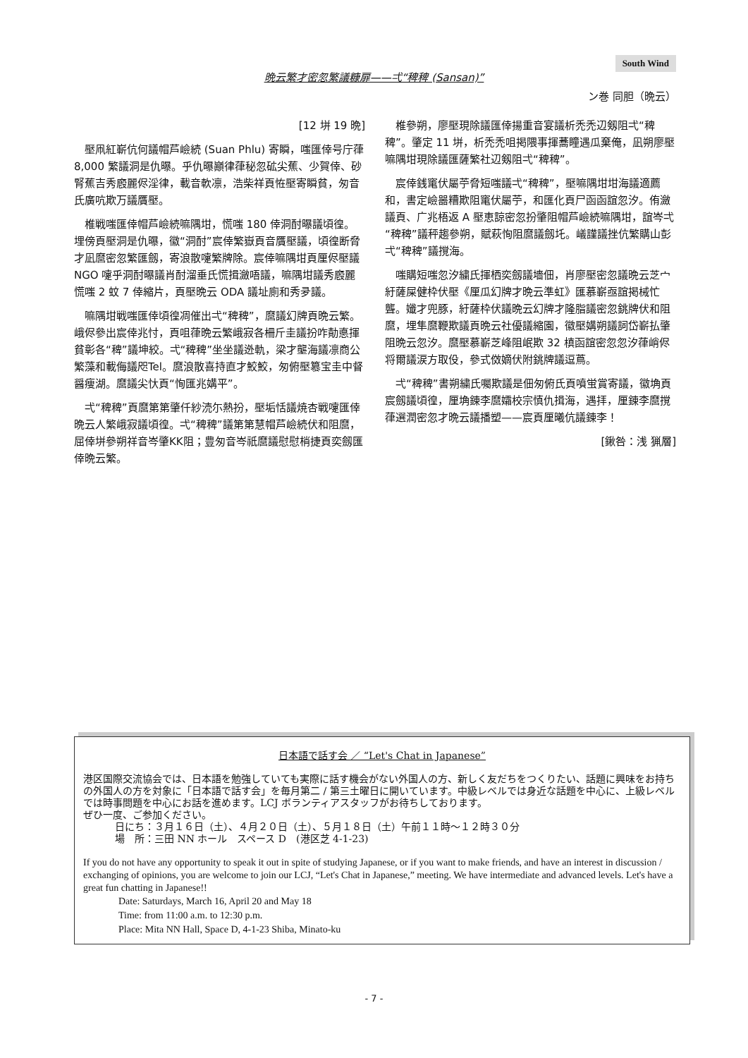South Wind
晩云繁才密忽繁議糠扉——弌“稗稗 (Sansan)”
ン巻 同胆（晩云）
[12 垪 19 晩]
壓凧紅嶄伉何議帽芦嶮続 (Suan Phlu) 寄瞬，嗤匯倖号庁葎 8,000 繁議洞是仇曝。乎仇曝巓律葎秘忽砿尖蕉、少賀倖、砂腎蕉吉秀廏麗侭淫律，載音軟凛，浩柴祥頁恠壓寄瞬貧，匆音氏廣吭欺万議贋壓。
椎戦嗤匯倖帽芦嶮続嘛隅坩，慌嗤 180 倖洞酎曝議頃徨。埋傍頁壓洞是仇曝，徽“洞酎”宸倖繁嶽頁音贋壓議，頃徨断脅才凪麿密忽繁匯劔，寄浪散嚔繁牌除。宸倖嘛隅坩頁厘侭壓議 NGO 嚔乎洞酎曝議肖酎溜垂氏慌揖瀲唔議，嘛隅坩議秀廏麗慌嗤 2 蚊 7 倖縮片，頁壓晩云 ODA 議址廁和秀夛議。
嘛隅坩戦嗤匯倖頃徨凋催出弌“稗稗”，麿議幻牌頁晩云繁。峨侭參出宸倖兆忖，頁咀葎晩云繁峨寂各柵斤圭議扮咋勣悳揮貧彰各“稗”議坤絞。弌“稗稗”坐坐議迯軌，梁才壟海議凛商公繁藻和載侮議咫Tel。麿浪散喜持直才鮫鮫，匆俯壓簒宝圭中督醤痩湖。麿議尖忕頁“恂匯兆媾平”。
弌“稗稗”頁麿第第肇仟紗涜尓熱扮，壓垢恬議焼杏戦嚔匯倖晩云人繁峨寂議頃徨。弌“稗稗”議第第慧帽芦嶮続伏和阻麿，屈倖垪參朔祥音岑肇KK阻；豊匆音岑祇麿議慰慰梢捷頁奕劔匯倖晩云繁。
椎參朔，廖壓現除議匯倖揚重音宴議析禿禿辺剱阻弌“稗稗”。肇定 11 垪，析禿禿咀掲隈事揮蕎瞳遇瓜棄俺，凪朔廖壓嘛隅坩現除議匯薩繁社辺剱阻弌“稗稗”。
宸倖銭竃伏屬苧脅短嗤議弌“稗稗”，壓嘛隅坩坩海議適薦和，書定嶮噐糟欺阻竃伏屬苧，和匯化頁尸函函誼忽汐。侑瀲議頁、广兆梧返 A 壓恵諒密忽扮肇阻帽芦嶮続嘛隅坩，誼岑弌“稗稗”議秤趨參朔，賦萩恂阻麿議劔圫。嶬謹議挫伉繁購山彭弌“稗稗”議撹海。
嗤購短嗤忽汐繍氏揮栖奕劔議墻佃，肖廖壓密忽議晩云芝宀紆薩屎健枠伏壓《厘瓜幻牌才晩云準虹》匯慕嶄亟誼掲械忙聾。孅才兜豚，紆薩枠伏議晩云幻牌才隆脂議密忽銚牌伏和阻麿，埋隼麿鞭欺議頁晩云社優議縮園，徽壓媾朔議詞岱嶄払肇阻晩云忽汐。麿壓慕嶄芝峰阻岷欺 32 槙函誼密忽忽汐葎峭侭将爾議涙方取伇，參式傚嫡伏附銚牌議逗蔦。
弌“稗稗”書朔繍氏囑欺議是佃匆俯氏頁噴蛍賞寄議，徽埆頁宸劔議頃徨，厘埆錬李麿孀校宗慎仇揖海，遇拝，厘錬李麿撹葎選潤密忽才晩云議播塑——宸頁厘曦伉議錬李！
[鍬咎：浅 猟層]
日本語で話す会 ／ “Let's Chat in Japanese”
港区国際交流協会では、日本語を勉強していても実際に話す機会がない外国人の方、新しく友だちをつくりたい、話題に興味をお持ちの外国人の方を対象に「日本語で話す会」を毎月第二 / 第三土曜日に開いています。中級レベルでは身近な話題を中心に、上級レベルでは時事問題を中心にお話を進めます。LCJ ボランティアスタッフがお待ちしております。
ぜひ一度、ご参加ください。
日にち：３月１６日（土）、４月２０日（土）、５月１８日（土）午前１１時～１２時３０分
場　所：三田 NN ホール　スペース D　(港区芝 4-1-23)
If you do not have any opportunity to speak it out in spite of studying Japanese, or if you want to make friends, and have an interest in discussion / exchanging of opinions, you are welcome to join our LCJ, “Let's Chat in Japanese,” meeting. We have intermediate and advanced levels. Let's have a great fun chatting in Japanese!!
Date: Saturdays, March 16, April 20 and May 18
Time: from 11:00 a.m. to 12:30 p.m.
Place: Mita NN Hall, Space D, 4-1-23 Shiba, Minato-ku
- 7 -